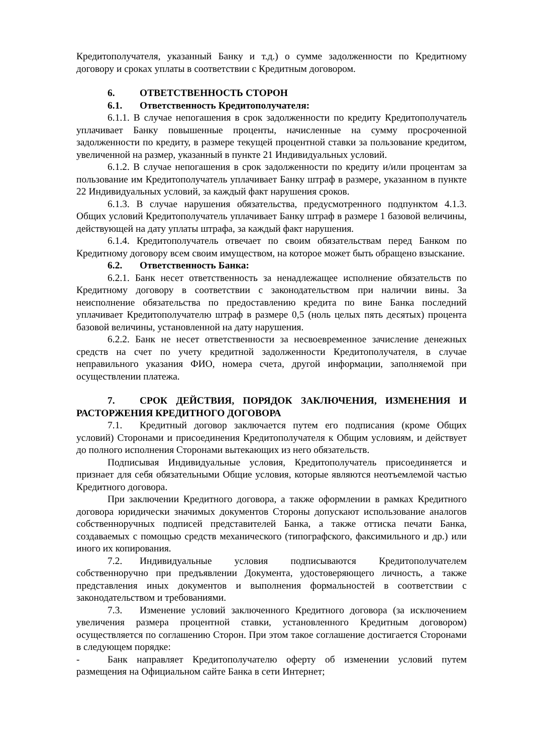Кредитополучателя, указанный Банку и т.д.) о сумме задолженности по Кредитному договору и сроках уплаты в соответствии с Кредитным договором.
6. ОТВЕТСТВЕННОСТЬ СТОРОН
6.1. Ответственность Кредитополучателя:
6.1.1. В случае непогашения в срок задолженности по кредиту Кредитополучатель уплачивает Банку повышенные проценты, начисленные на сумму просроченной задолженности по кредиту, в размере текущей процентной ставки за пользование кредитом, увеличенной на размер, указанный в пункте 21 Индивидуальных условий.
6.1.2. В случае непогашения в срок задолженности по кредиту и/или процентам за пользование им Кредитополучатель уплачивает Банку штраф в размере, указанном в пункте 22 Индивидуальных условий, за каждый факт нарушения сроков.
6.1.3. В случае нарушения обязательства, предусмотренного подпунктом 4.1.3. Общих условий Кредитополучатель уплачивает Банку штраф в размере 1 базовой величины, действующей на дату уплаты штрафа, за каждый факт нарушения.
6.1.4. Кредитополучатель отвечает по своим обязательствам перед Банком по Кредитному договору всем своим имуществом, на которое может быть обращено взыскание.
6.2. Ответственность Банка:
6.2.1. Банк несет ответственность за ненадлежащее исполнение обязательств по Кредитному договору в соответствии с законодательством при наличии вины. За неисполнение обязательства по предоставлению кредита по вине Банка последний уплачивает Кредитополучателю штраф в размере 0,5 (ноль целых пять десятых) процента базовой величины, установленной на дату нарушения.
6.2.2. Банк не несет ответственности за несвоевременное зачисление денежных средств на счет по учету кредитной задолженности Кредитополучателя, в случае неправильного указания ФИО, номера счета, другой информации, заполняемой при осуществлении платежа.
7. СРОК ДЕЙСТВИЯ, ПОРЯДОК ЗАКЛЮЧЕНИЯ, ИЗМЕНЕНИЯ И РАСТОРЖЕНИЯ КРЕДИТНОГО ДОГОВОРА
7.1. Кредитный договор заключается путем его подписания (кроме Общих условий) Сторонами и присоединения Кредитополучателя к Общим условиям, и действует до полного исполнения Сторонами вытекающих из него обязательств.
Подписывая Индивидуальные условия, Кредитополучатель присоединяется и признает для себя обязательными Общие условия, которые являются неотъемлемой частью Кредитного договора.
При заключении Кредитного договора, а также оформлении в рамках Кредитного договора юридически значимых документов Стороны допускают использование аналогов собственноручных подписей представителей Банка, а также оттиска печати Банка, создаваемых с помощью средств механического (типографского, факсимильного и др.) или иного их копирования.
7.2. Индивидуальные условия подписываются Кредитополучателем собственноручно при предъявлении Документа, удостоверяющего личность, а также представления иных документов и выполнения формальностей в соответствии с законодательством и требованиями.
7.3. Изменение условий заключенного Кредитного договора (за исключением увеличения размера процентной ставки, установленного Кредитным договором) осуществляется по соглашению Сторон. При этом такое соглашение достигается Сторонами в следующем порядке:
- Банк направляет Кредитополучателю оферту об изменении условий путем размещения на Официальном сайте Банка в сети Интернет;